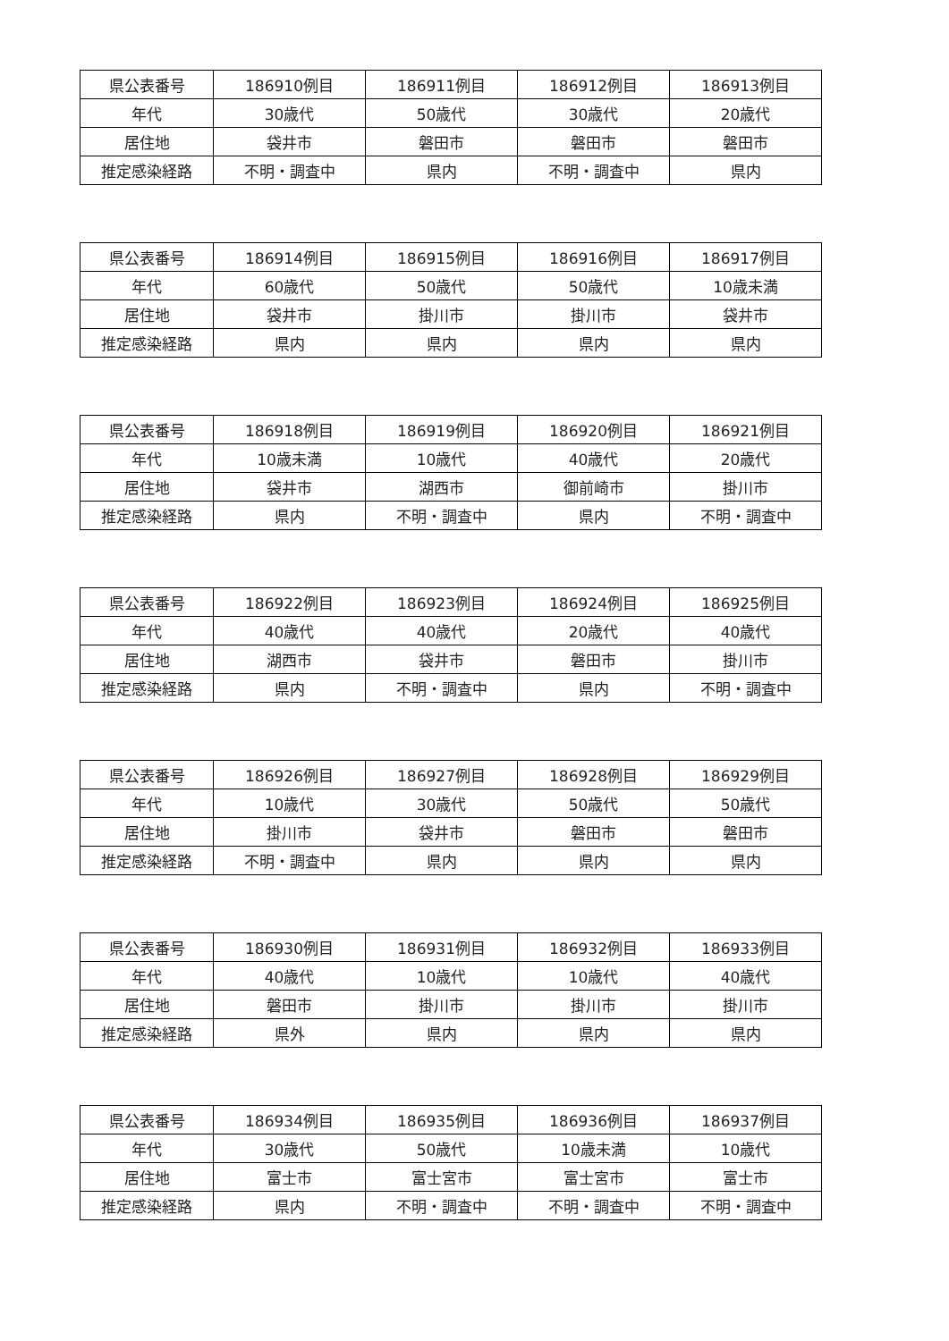| 県公表番号 | 186910例目 | 186911例目 | 186912例目 | 186913例目 |
| 年代 | 30歳代 | 50歳代 | 30歳代 | 20歳代 |
| 居住地 | 袋井市 | 磐田市 | 磐田市 | 磐田市 |
| 推定感染経路 | 不明・調査中 | 県内 | 不明・調査中 | 県内 |
| 県公表番号 | 186914例目 | 186915例目 | 186916例目 | 186917例目 |
| 年代 | 60歳代 | 50歳代 | 50歳代 | 10歳未満 |
| 居住地 | 袋井市 | 掛川市 | 掛川市 | 袋井市 |
| 推定感染経路 | 県内 | 県内 | 県内 | 県内 |
| 県公表番号 | 186918例目 | 186919例目 | 186920例目 | 186921例目 |
| 年代 | 10歳未満 | 10歳代 | 40歳代 | 20歳代 |
| 居住地 | 袋井市 | 湖西市 | 御前崎市 | 掛川市 |
| 推定感染経路 | 県内 | 不明・調査中 | 県内 | 不明・調査中 |
| 県公表番号 | 186922例目 | 186923例目 | 186924例目 | 186925例目 |
| 年代 | 40歳代 | 40歳代 | 20歳代 | 40歳代 |
| 居住地 | 湖西市 | 袋井市 | 磐田市 | 掛川市 |
| 推定感染経路 | 県内 | 不明・調査中 | 県内 | 不明・調査中 |
| 県公表番号 | 186926例目 | 186927例目 | 186928例目 | 186929例目 |
| 年代 | 10歳代 | 30歳代 | 50歳代 | 50歳代 |
| 居住地 | 掛川市 | 袋井市 | 磐田市 | 磐田市 |
| 推定感染経路 | 不明・調査中 | 県内 | 県内 | 県内 |
| 県公表番号 | 186930例目 | 186931例目 | 186932例目 | 186933例目 |
| 年代 | 40歳代 | 10歳代 | 10歳代 | 40歳代 |
| 居住地 | 磐田市 | 掛川市 | 掛川市 | 掛川市 |
| 推定感染経路 | 県外 | 県内 | 県内 | 県内 |
| 県公表番号 | 186934例目 | 186935例目 | 186936例目 | 186937例目 |
| 年代 | 30歳代 | 50歳代 | 10歳未満 | 10歳代 |
| 居住地 | 富士市 | 富士宮市 | 富士宮市 | 富士市 |
| 推定感染経路 | 県内 | 不明・調査中 | 不明・調査中 | 不明・調査中 |